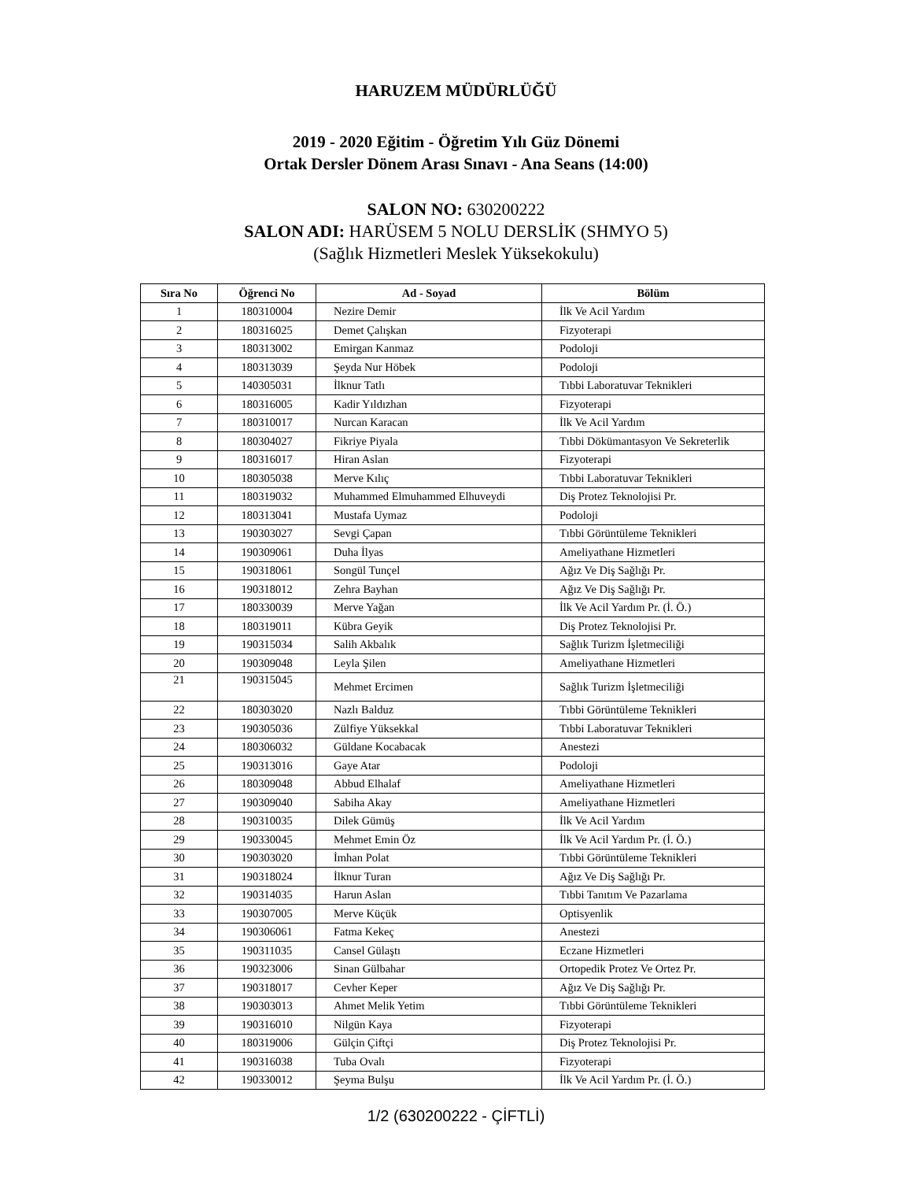HARUZEM MÜDÜRLÜĞÜ
2019 - 2020 Eğitim - Öğretim Yılı Güz Dönemi
Ortak Dersler Dönem Arası Sınavı - Ana Seans (14:00)
SALON NO: 630200222
SALON ADI: HARÜSEM 5 NOLU DERSLİK (SHMYO 5)
(Sağlık Hizmetleri Meslek Yüksekokulu)
| Sıra No | Öğrenci No | Ad - Soyad | Bölüm |
| --- | --- | --- | --- |
| 1 | 180310004 | Nezire Demir | İlk Ve Acil Yardım |
| 2 | 180316025 | Demet Çalışkan | Fizyoterapi |
| 3 | 180313002 | Emirgan Kanmaz | Podoloji |
| 4 | 180313039 | Şeyda Nur Höbek | Podoloji |
| 5 | 140305031 | İlknur Tatlı | Tıbbi Laboratuvar Teknikleri |
| 6 | 180316005 | Kadir Yıldızhan | Fizyoterapi |
| 7 | 180310017 | Nurcan Karacan | İlk Ve Acil Yardım |
| 8 | 180304027 | Fikriye Piyala | Tıbbi Dökümantasyon Ve Sekreterlik |
| 9 | 180316017 | Hiran Aslan | Fizyoterapi |
| 10 | 180305038 | Merve Kılıç | Tıbbi Laboratuvar Teknikleri |
| 11 | 180319032 | Muhammed Elmuhammed Elhuveydi | Diş Protez Teknolojisi Pr. |
| 12 | 180313041 | Mustafa Uymaz | Podoloji |
| 13 | 190303027 | Sevgi Çapan | Tıbbi Görüntüleme Teknikleri |
| 14 | 190309061 | Duha İlyas | Ameliyathane Hizmetleri |
| 15 | 190318061 | Songül Tunçel | Ağız Ve Diş Sağlığı Pr. |
| 16 | 190318012 | Zehra Bayhan | Ağız Ve Diş Sağlığı Pr. |
| 17 | 180330039 | Merve Yağan | İlk Ve Acil Yardım Pr. (İ. Ö.) |
| 18 | 180319011 | Kübra Geyik | Diş Protez Teknolojisi Pr. |
| 19 | 190315034 | Salih Akbalık | Sağlık Turizm İşletmeciliği |
| 20 | 190309048 | Leyla Şilen | Ameliyathane Hizmetleri |
| 21 | 190315045 | Mehmet Ercimen | Sağlık Turizm İşletmeciliği |
| 22 | 180303020 | Nazlı Balduz | Tıbbi Görüntüleme Teknikleri |
| 23 | 190305036 | Zülfiye Yüksekkal | Tıbbi Laboratuvar Teknikleri |
| 24 | 180306032 | Güldane Kocabacak | Anestezi |
| 25 | 190313016 | Gaye Atar | Podoloji |
| 26 | 180309048 | Abbud Elhalaf | Ameliyathane Hizmetleri |
| 27 | 190309040 | Sabiha Akay | Ameliyathane Hizmetleri |
| 28 | 190310035 | Dilek Gümüş | İlk Ve Acil Yardım |
| 29 | 190330045 | Mehmet Emin Öz | İlk Ve Acil Yardım Pr. (İ. Ö.) |
| 30 | 190303020 | İmhan Polat | Tıbbi Görüntüleme Teknikleri |
| 31 | 190318024 | İlknur Turan | Ağız Ve Diş Sağlığı Pr. |
| 32 | 190314035 | Harun Aslan | Tıbbi Tanıtım Ve Pazarlama |
| 33 | 190307005 | Merve Küçük | Optisyenlik |
| 34 | 190306061 | Fatma Kekeç | Anestezi |
| 35 | 190311035 | Cansel Gülaştı | Eczane Hizmetleri |
| 36 | 190323006 | Sinan Gülbahar | Ortopedik Protez Ve Ortez Pr. |
| 37 | 190318017 | Cevher Keper | Ağız Ve Diş Sağlığı Pr. |
| 38 | 190303013 | Ahmet Melik Yetim | Tıbbi Görüntüleme Teknikleri |
| 39 | 190316010 | Nilgün Kaya | Fizyoterapi |
| 40 | 180319006 | Gülçin Çiftçi | Diş Protez Teknolojisi Pr. |
| 41 | 190316038 | Tuba Ovalı | Fizyoterapi |
| 42 | 190330012 | Şeyma Bulşu | İlk Ve Acil Yardım Pr. (İ. Ö.) |
1/2 (630200222 - ÇİFTLİ)